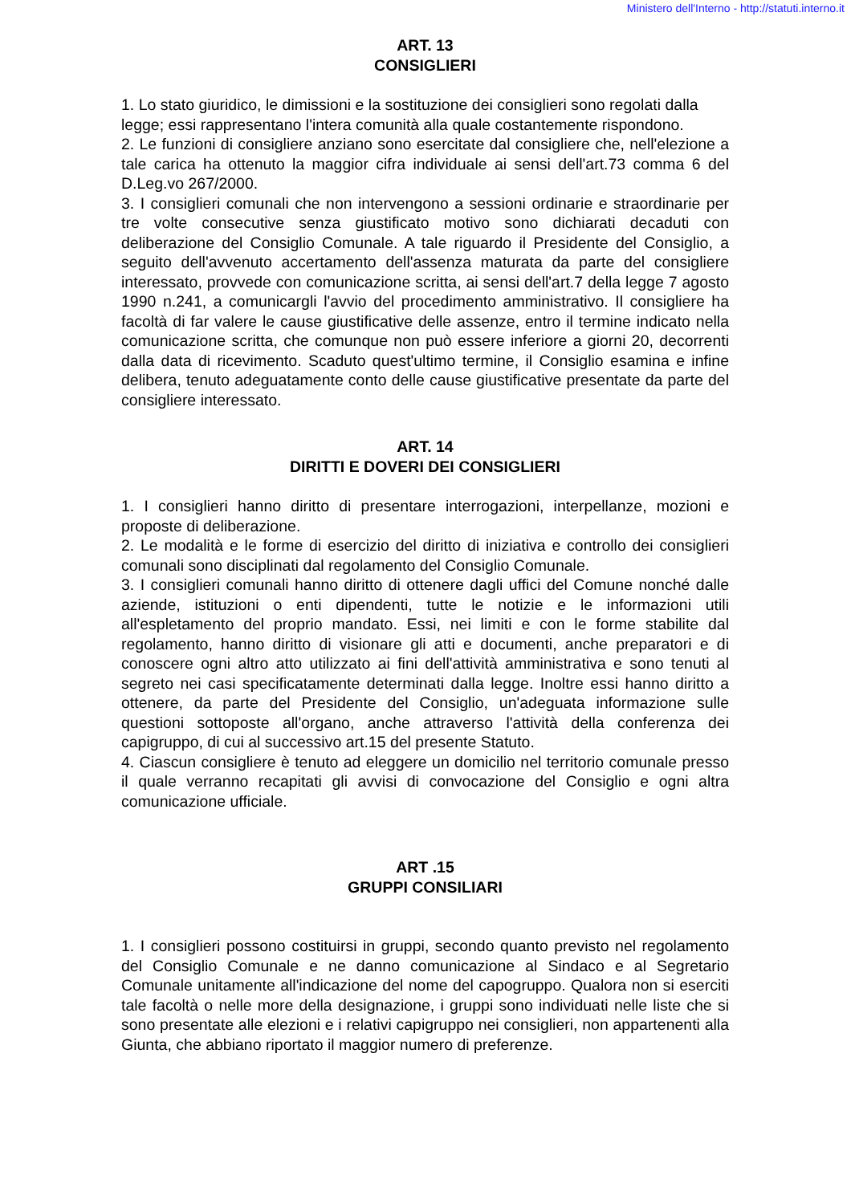Ministero dell'Interno - http://statuti.interno.it
ART. 13
CONSIGLIERI
1. Lo stato giuridico, le dimissioni e la sostituzione dei consiglieri sono regolati dalla
legge; essi rappresentano l'intera comunità alla quale costantemente rispondono.
2. Le funzioni di consigliere anziano sono esercitate dal consigliere che, nell'elezione a tale carica ha ottenuto la maggior cifra individuale ai sensi dell'art.73 comma 6 del D.Leg.vo 267/2000.
3. I consiglieri comunali che non intervengono a sessioni ordinarie e straordinarie per tre volte consecutive senza giustificato motivo sono dichiarati decaduti con deliberazione del Consiglio Comunale. A tale riguardo il Presidente del Consiglio, a seguito dell'avvenuto accertamento dell'assenza maturata da parte del consigliere interessato, provvede con comunicazione scritta, ai sensi dell'art.7 della legge 7 agosto 1990 n.241, a comunicargli l'avvio del procedimento amministrativo. Il consigliere ha facoltà di far valere le cause giustificative delle assenze, entro il termine indicato nella comunicazione scritta, che comunque non può essere inferiore a giorni 20, decorrenti dalla data di ricevimento. Scaduto quest'ultimo termine, il Consiglio esamina e infine delibera, tenuto adeguatamente conto delle cause giustificative presentate da parte del consigliere interessato.
ART. 14
DIRITTI E DOVERI DEI CONSIGLIERI
1. I consiglieri hanno diritto di presentare interrogazioni, interpellanze, mozioni e proposte di deliberazione.
2. Le modalità e le forme di esercizio del diritto di iniziativa e controllo dei consiglieri comunali sono disciplinati dal regolamento del Consiglio Comunale.
3. I consiglieri comunali hanno diritto di ottenere dagli uffici del Comune nonché dalle aziende, istituzioni o enti dipendenti, tutte le notizie e le informazioni utili all'espletamento del proprio mandato. Essi, nei limiti e con le forme stabilite dal regolamento, hanno diritto di visionare gli atti e documenti, anche preparatori e di conoscere ogni altro atto utilizzato ai fini dell'attività amministrativa e sono tenuti al segreto nei casi specificatamente determinati dalla legge. Inoltre essi hanno diritto a ottenere, da parte del Presidente del Consiglio, un'adeguata informazione sulle questioni sottoposte all'organo, anche attraverso l'attività della conferenza dei capigruppo, di cui al successivo art.15 del presente Statuto.
4. Ciascun consigliere è tenuto ad eleggere un domicilio nel territorio comunale presso il quale verranno recapitati gli avvisi di convocazione del Consiglio e ogni altra comunicazione ufficiale.
ART .15
GRUPPI CONSILIARI
1. I consiglieri possono costituirsi in gruppi, secondo quanto previsto nel regolamento del Consiglio Comunale e ne danno comunicazione al Sindaco e al Segretario Comunale unitamente all'indicazione del nome del capogruppo. Qualora non si eserciti tale facoltà o nelle more della designazione, i gruppi sono individuati nelle liste che si sono presentate alle elezioni e i relativi capigruppo nei consiglieri, non appartenenti alla Giunta, che abbiano riportato il maggior numero di preferenze.